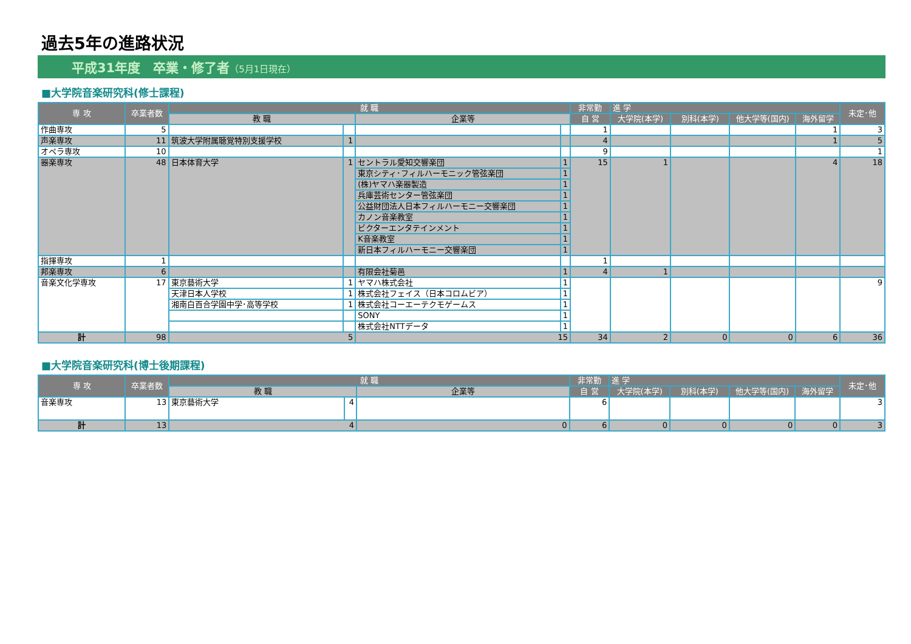過去5年の進路状況
平成31年度　卒業・修了者（5月1日現在）
■大学院音楽研究科(修士課程)
| 専 攻 | 卒業者数 | 就 職 | | | | 非常勤 | 進 学 | | | | 未定･他 |
| --- | --- | --- | --- | --- | --- | --- | --- | --- | --- | --- | --- |
| | | 教 職 | | 企業等 | | 自 営 | 大学院(本学) | 別科(本学) | 他大学等(国内) | 海外留学 | |
| 作曲専攻 | 5 | | | | | 1 | | | | 1 | 3 |
| 声楽専攻 | 11 | 筑波大学附属聴覚特別支援学校 | 1 | | | 4 | | | | 1 | 5 |
| オペラ専攻 | 10 | | | | | 9 | | | | | 1 |
| 器楽専攻 | 48 | 日本体育大学 | 1 | セントラル愛知交響楽団 | 1 | 15 | 1 | | | 4 | 18 |
| | | | | 東京シティ･フィルハーモニック管弦楽団 | 1 | | | | | | |
| | | | | (株)ヤマハ楽器製造 | 1 | | | | | | |
| | | | | 兵庫芸術センター管弦楽団 | 1 | | | | | | |
| | | | | 公益財団法人日本フィルハーモニー交響楽団 | 1 | | | | | | |
| | | | | カノン音楽教室 | 1 | | | | | | |
| | | | | ビクターエンタテインメント | 1 | | | | | | |
| | | | | K音楽教室 | 1 | | | | | | |
| | | | | 新日本フィルハーモニー交響楽団 | 1 | | | | | | |
| 指揮専攻 | 1 | | | | | 1 | | | | | |
| 邦楽専攻 | 6 | | | 有限会社菊邑 | 1 | 4 | 1 | | | | |
| 音楽文化学専攻 | 17 | 東京藝術大学 | 1 | ヤマハ株式会社 | 1 | | | | | | 9 |
| | | 天津日本人学校 | 1 | 株式会社フェイス（日本コロムビア） | 1 | | | | | | |
| | | 湘南白百合学園中学･高等学校 | 1 | 株式会社コーエーテクモゲームス | 1 | | | | | | |
| | | | | SONY | 1 | | | | | | |
| | | | | 株式会社NTTデータ | 1 | | | | | | |
| 計 | 98 | 5 | | 15 | | 34 | 2 | 0 | 0 | 6 | 36 |
■大学院音楽研究科(博士後期課程)
| 専 攻 | 卒業者数 | 就 職 | | | 非常勤 | 進 学 | | | | 未定･他 |
| --- | --- | --- | --- | --- | --- | --- | --- | --- | --- | --- |
| | | 教 職 | | 企業等 | 自 営 | 大学院(本学) | 別科(本学) | 他大学等(国内) | 海外留学 | |
| 音楽専攻 | 13 | 東京藝術大学 | 4 | | 6 | | | | | 3 |
| 計 | 13 | 4 | | 0 | 6 | 0 | 0 | 0 | 0 | 3 |